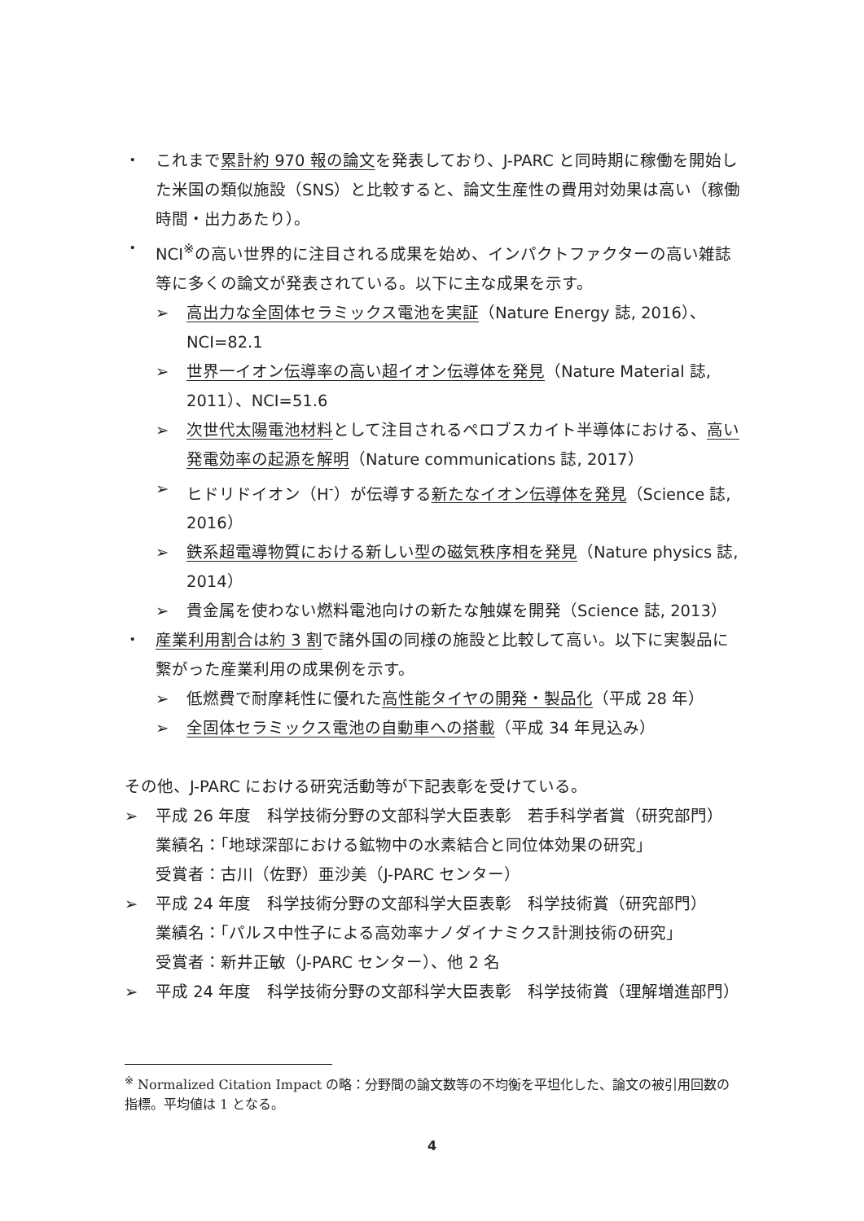・ これまで累計約 970 報の論文を発表しており、J-PARC と同時期に稼働を開始した米国の類似施設（SNS）と比較すると、論文生産性の費用対効果は高い（稼働時間・出力あたり）。
・ NCI<sup>※</sup>の高い世界的に注目される成果を始め、インパクトファクターの高い雑誌等に多くの論文が発表されている。以下に主な成果を示す。
➢ 高出力な全固体セラミックス電池を実証（Nature Energy 誌, 2016）、NCI=82.1
➢ 世界一イオン伝導率の高い超イオン伝導体を発見（Nature Material 誌, 2011）、NCI=51.6
➢ 次世代太陽電池材料として注目されるペロブスカイト半導体における、高い発電効率の起源を解明（Nature communications 誌, 2017）
➢ ヒドリドイオン（H<sup>-</sup>）が伝導する新たなイオン伝導体を発見（Science 誌, 2016）
➢ 鉄系超電導物質における新しい型の磁気秩序相を発見（Nature physics 誌, 2014）
➢ 貴金属を使わない燃料電池向けの新たな触媒を開発（Science 誌, 2013）
・ 産業利用割合は約 3 割で諸外国の同様の施設と比較して高い。以下に実製品に繋がった産業利用の成果例を示す。
➢ 低燃費で耐摩耗性に優れた高性能タイヤの開発・製品化（平成 28 年）
➢ 全固体セラミックス電池の自動車への搭載（平成 34 年見込み）
その他、J-PARC における研究活動等が下記表彰を受けている。
➢ 平成 26 年度　科学技術分野の文部科学大臣表彰　若手科学者賞（研究部門）
業績名：「地球深部における鉱物中の水素結合と同位体効果の研究」
受賞者：古川（佐野）亜沙美（J-PARC センター）
➢ 平成 24 年度　科学技術分野の文部科学大臣表彰　科学技術賞（研究部門）
業績名：「パルス中性子による高効率ナノダイナミクス計測技術の研究」
受賞者：新井正敏（J-PARC センター）、他 2 名
➢ 平成 24 年度　科学技術分野の文部科学大臣表彰　科学技術賞（理解増進部門）
<sup>※</sup> Normalized Citation Impact の略：分野間の論文数等の不均衡を平坦化した、論文の被引用回数の指標。平均値は 1 となる。
4